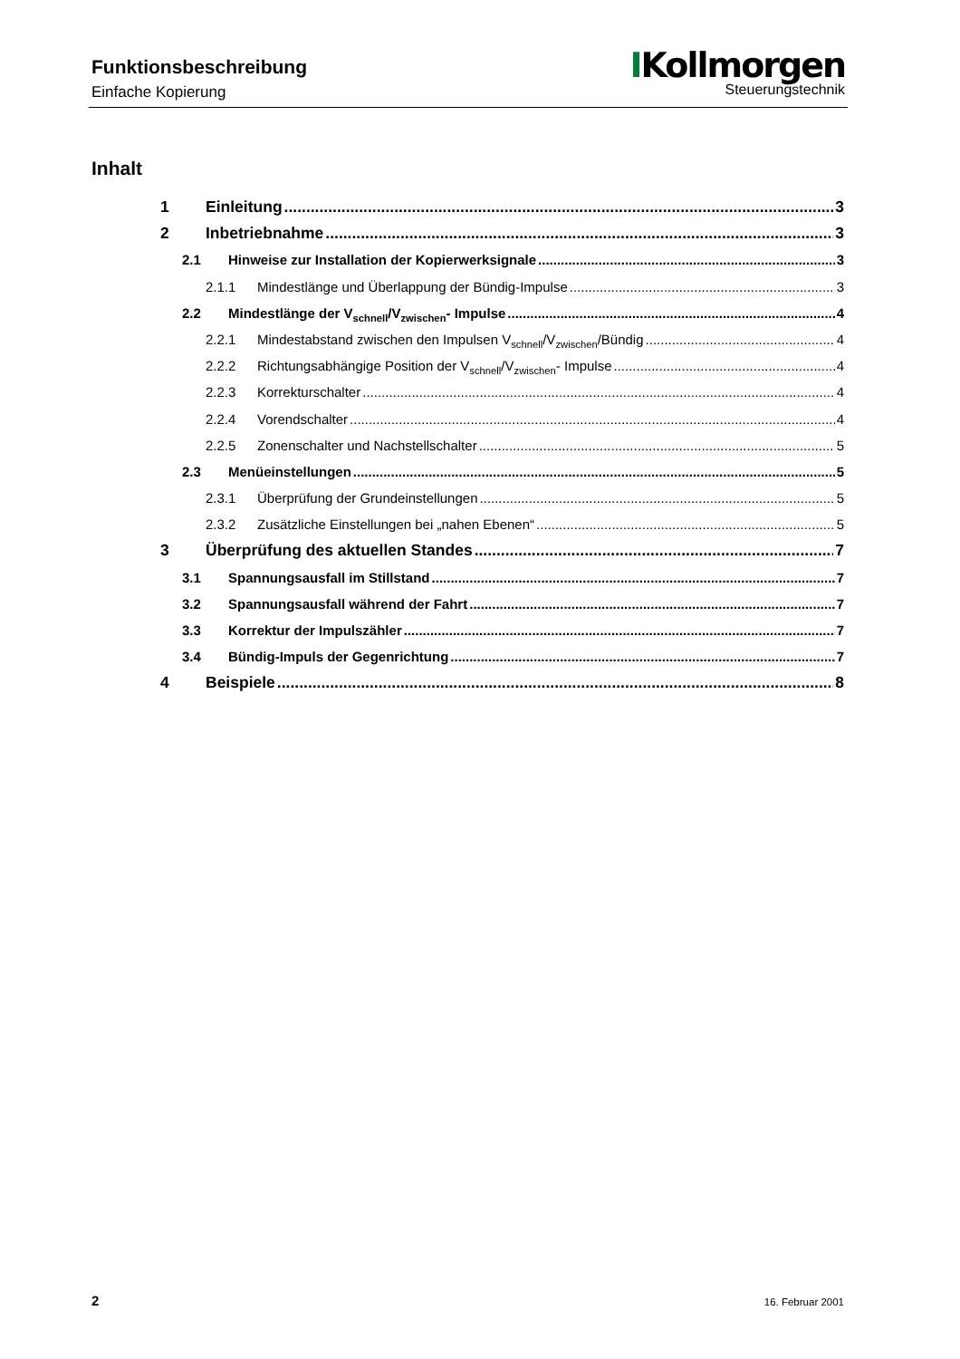Funktionsbeschreibung
Einfache Kopierung
IKollmorgen
Steuerungstechnik
Inhalt
1 Einleitung 3
2 Inbetriebnahme 3
2.1 Hinweise zur Installation der Kopierwerksignale 3
2.1.1 Mindestlänge und Überlappung der Bündig-Impulse 3
2.2 Mindestlänge der V<sub>schnell</sub>/V<sub>zwischen</sub>- Impulse 4
2.2.1 Mindestabstand zwischen den Impulsen V<sub>schnell</sub>/V<sub>zwischen</sub>/Bündig 4
2.2.2 Richtungsabhängige Position der V<sub>schnell</sub>/V<sub>zwischen</sub>- Impulse 4
2.2.3 Korrekturschalter 4
2.2.4 Vorendschalter 4
2.2.5 Zonenschalter und Nachstellschalter 5
2.3 Menüeinstellungen 5
2.3.1 Überprüfung der Grundeinstellungen 5
2.3.2 Zusätzliche Einstellungen bei „nahen Ebenen“ 5
3 Überprüfung des aktuellen Standes 7
3.1 Spannungsausfall im Stillstand 7
3.2 Spannungsausfall während der Fahrt 7
3.3 Korrektur der Impulszähler 7
3.4 Bündig-Impuls der Gegenrichtung 7
4 Beispiele 8
2 16. Februar 2001